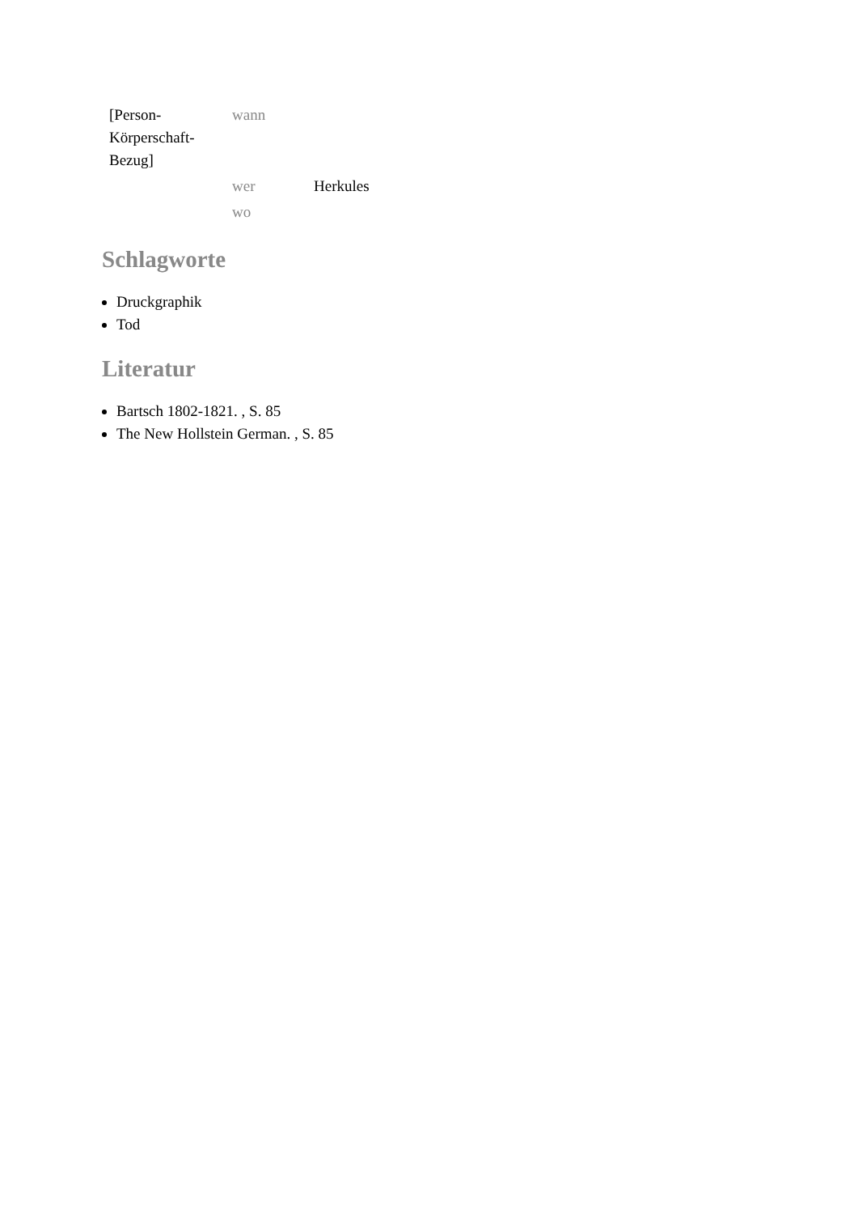| [Person- Körperschaft- Bezug] | wann | |
| | wer | Herkules |
| | wo | |
Schlagworte
Druckgraphik
Tod
Literatur
Bartsch 1802-1821. , S. 85
The New Hollstein German. , S. 85